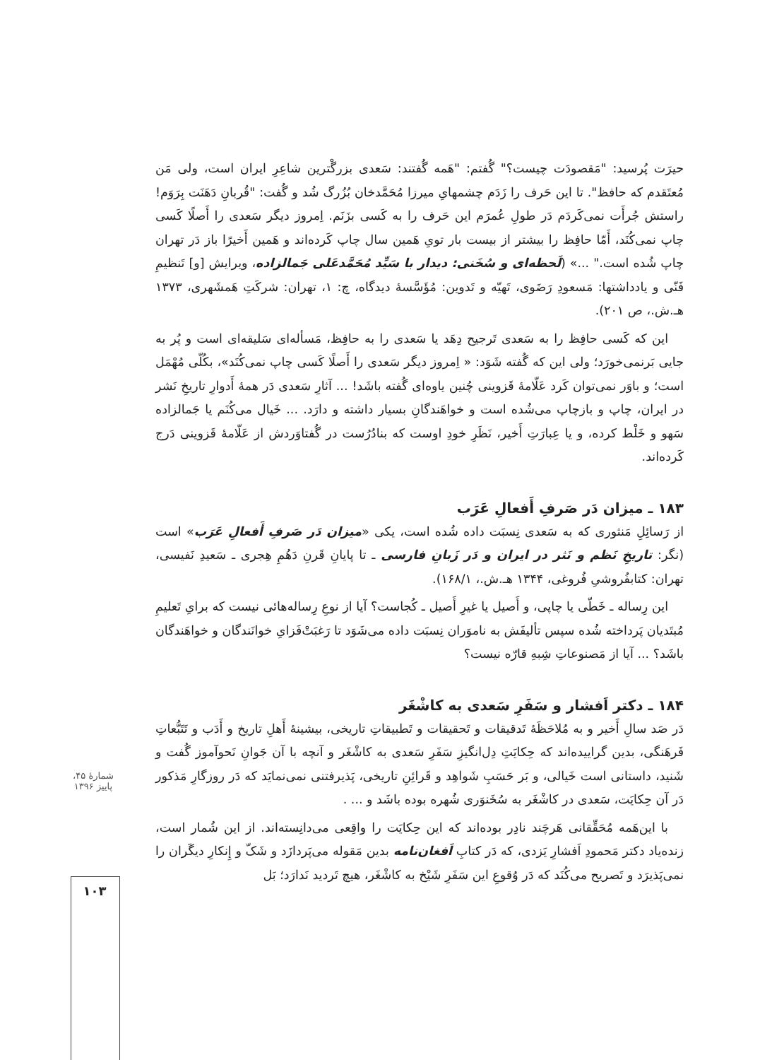حیرَت پُرسید: "مَقصودَت چیست؟" گُفتم: "هَمه گُفتند: سَعدی بزرگْترین شاعِرِ ایران است، ولی مَن مُعتَقدم که حافظ". تا این حَرف را زَدَم چشمهایِ میرزا مُحَمَّدخان بُزُرگ شُد و گُفت: "قُربانِ دَهَنَت بِرَوَم! راستش جُرأَت نمی‌کَردَم دَر طولِ عُمرَم این حَرف را به کَسی بزَنَم. اِمروز دیگر سَعدی را أَصلًا کَسی چاپ نمی‌کُنَد، أَمّا حافِظ را بیشتر از بیست بار تویِ هَمین سال چاپ کَرده‌اند و هَمین أَخیرًا باز دَر تهران چاپ شُده است." ...» (لَحظه‌ای و سُخَنی: دیدار با سَیِّد مُحَمَّدعَلی جَمالزاده، ویرایش [و] تَنظیمِ فَنّی و یادداشتها: مَسعودِ رَضَوی، تَهیّه و تَدوین: مُؤَسَّسهٔ دیدگاه، چ: ۱، تهران: شرکَتِ هَمشَهری، ۱۳۷۳ هـ.ش.، ص ۲۰۱).
این که کَسی حافِظ را به سَعدی تَرجیح دِهَد یا سَعدی را به حافِظ، مَسأله‌ای سَلیقه‌ای است و پُر به جایی بَرنمی‌خورَد؛ ولی این که گُفته شَوَد: « اِمروز دیگر سَعدی را أَصلًا کَسی چاپ نمی‌کُنَد»، بکُلّی مُهْمَل است؛ و باوَر نمی‌توان کَرد عَلّامهٔ قَزوینی چُنین یاوه‌ای گُفته باشَد! ... آثارِ سَعدی دَر همهٔ أَدوارِ تاریخِ نَشر در ایران، چاپ و بازچاپ می‌شُده است و خواهَندگانِ بسیار داشته و دارَد. ... خَیال می‌کُنَم یا جَمالزاده سَهو و خَلْط کرده، و یا عِبارَتِ أَخیر، نَظَرِ خودِ اوست که بنادُرُست در گُفتاوَردش از عَلّامهٔ قَزوینی دَرج کَرده‌اند.
۱۸۳ ـ میزان دَر صَرفِ أَفعالِ عَرَب
از رَسائِلِ مَنثوری که به سَعدی نِسبَت داده شُده است، یکی «میزان دَر صَرفِ أَفعالِ عَرَب» است (نگر: تاریخِ نَظم و نَثر در ایران و دَر زَبانِ فارسی ـ تا پایانِ قَرنِ دَهُمِ هِجری ـ سَعیدِ نَفیسی، تهران: کتابفُروشیِ فُروغی، ۱۳۴۴ هـ.ش.، ۱۶۸/۱).
این رِساله ـ خَطّی یا چاپی، و أَصیل یا غیرِ أَصیل ـ کُجاست؟ آیا از نوعِ رِساله‌هائی نیست که برایِ تَعلیمِ مُبتَدیان پَرداخته شُده سپس تألیفَش به ناموَران نِسبَت داده می‌شَوَد تا رَغبَتْ‌فَزایِ خوانَندگان و خواهَندگان باشَد؟ ... آیا از مَصنوعاتِ شِبهِ قارّه نیست؟
۱۸۴ ـ دکتر اَفشار و سَفَرِ سَعدی به کاشْغَر
دَر صَد سالِ أَخیر و به مُلاحَظَهٔ تَدقیقات و تَحقیقات و تَطبیقاتِ تاریخی، بیشینهٔ أَهلِ تاریخ و أَدَب و تَتَبُّعاتِ فَرهَنگی، بدین گراییده‌اند که حِکایَتِ دِل‌انگیزِ سَفَرِ سَعدی به کاشْغَر و آنچه با آن جَوانِ نَحوآموز گُفت و شَنید، داستانی است خَیالی، و بَر حَسَبِ شَواهِد و قَرائِنِ تاریخی، پَذیرفتنی نمی‌نمایَد که دَر روزگارِ مَذکور دَر آن حِکایَت، سَعدی در کاشْغَر به سُخَنوَری شُهره بوده باشَد و ... .
با این‌هَمه مُحَقِّقانی هَرچَند نادِر بوده‌اند که این حِکایَت را واقِعی می‌دانِسته‌اند. از این شُمار است، زنده‌یاد دکتر مَحمودِ اَفشارِ یَزدی، که دَر کتابِ اَفغان‌نامه بدین مَقوله می‌پَردازَد و شَکّ و إِنکارِ دیگَران را نمی‌پَذیرَد و تَصریح می‌کُنَد که دَر وُقوعِ این سَفَرِ شَیْخ به کاشْغَر، هیچ تَردید نَدارَد؛ بَل
شمارهٔ ۴۵، پاییز ۱۳۹۶
۱۰۳